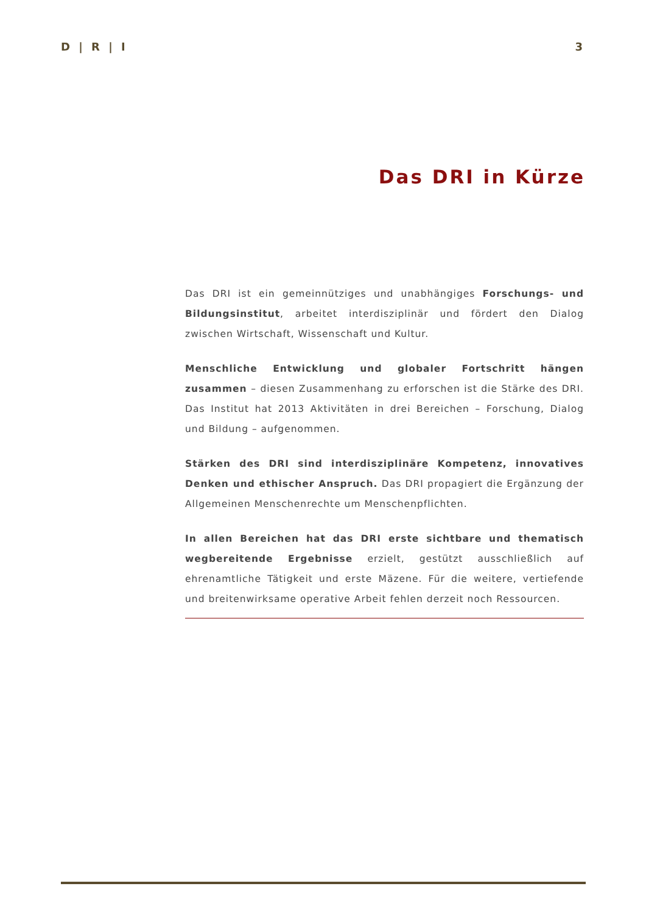D | R | I 3
Das DRI in Kürze
Das DRI ist ein gemeinnütziges und unabhängiges Forschungs- und Bildungsinstitut, arbeitet interdisziplinär und fördert den Dialog zwischen Wirtschaft, Wissenschaft und Kultur.
Menschliche Entwicklung und globaler Fortschritt hängen zusammen – diesen Zusammenhang zu erforschen ist die Stärke des DRI. Das Institut hat 2013 Aktivitäten in drei Bereichen – Forschung, Dialog und Bildung – aufgenommen.
Stärken des DRI sind interdisziplinäre Kompetenz, innovatives Denken und ethischer Anspruch. Das DRI propagiert die Ergänzung der Allgemeinen Menschenrechte um Menschenpflichten.
In allen Bereichen hat das DRI erste sichtbare und thematisch wegbereitende Ergebnisse erzielt, gestützt ausschließlich auf ehrenamtliche Tätigkeit und erste Mäzene. Für die weitere, vertiefende und breitenwirksame operative Arbeit fehlen derzeit noch Ressourcen.